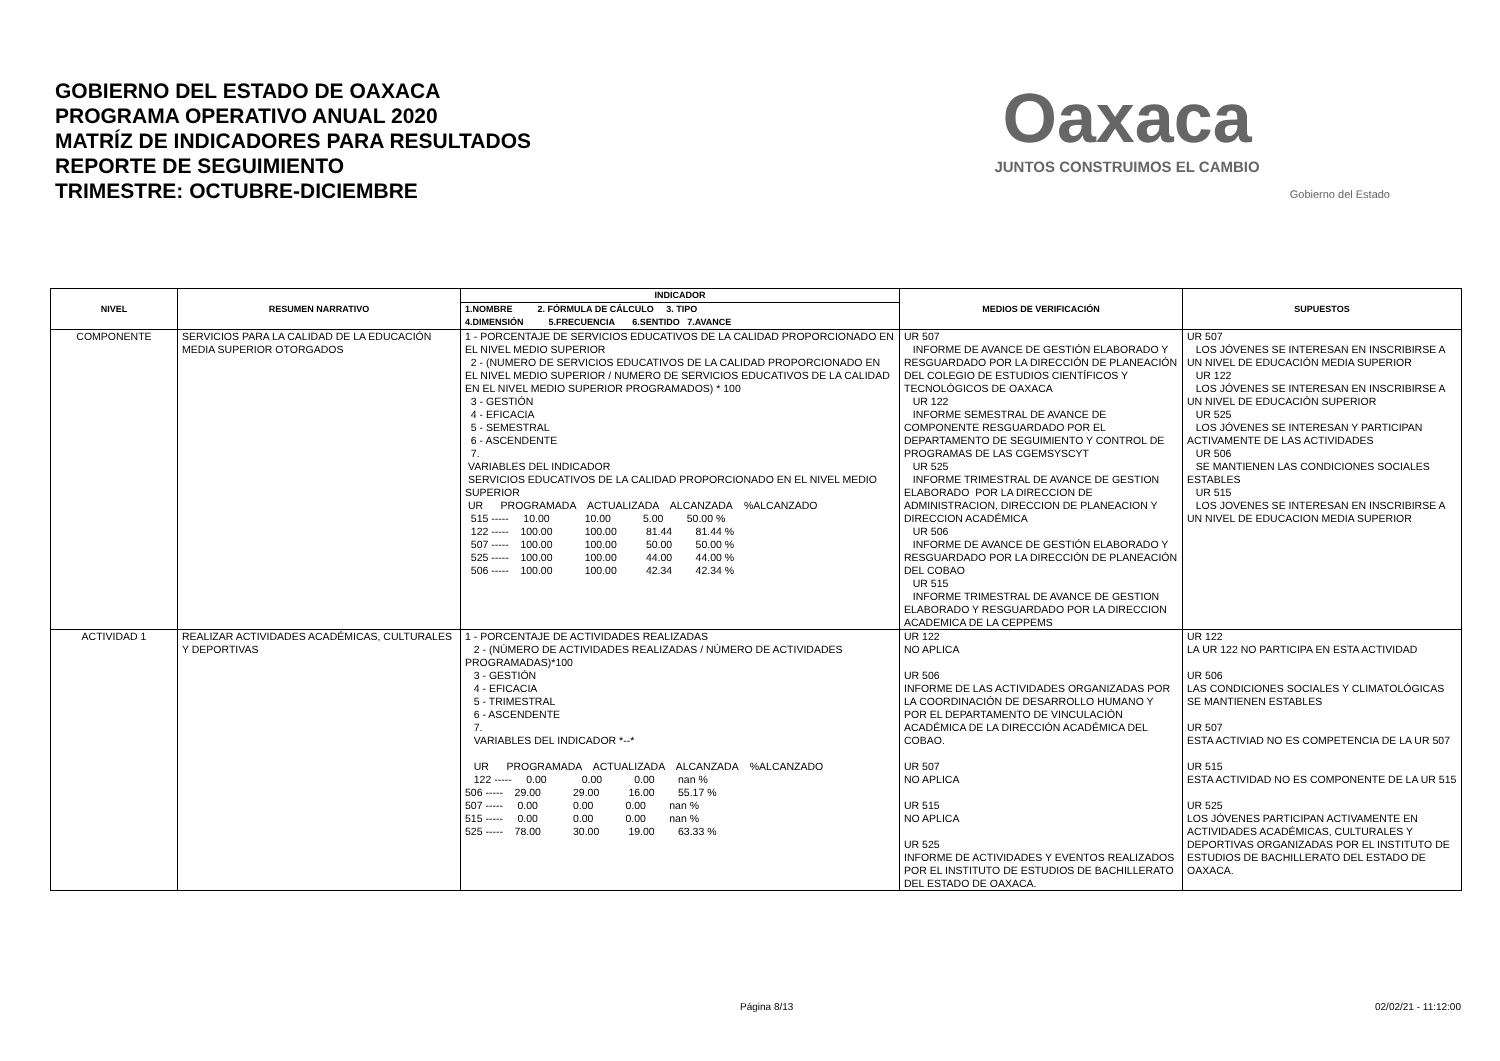GOBIERNO DEL ESTADO DE OAXACA
PROGRAMA OPERATIVO ANUAL 2020
MATRÍZ DE INDICADORES PARA RESULTADOS
REPORTE DE SEGUIMIENTO
TRIMESTRE: OCTUBRE-DICIEMBRE
Oaxaca
JUNTOS CONSTRUIMOS EL CAMBIO
Gobierno del Estado
| NIVEL | RESUMEN NARRATIVO | INDICADOR | MEDIOS DE VERIFICACIÓN | SUPUESTOS |
| --- | --- | --- | --- | --- |
| | | 1.NOMBRE 2. FÓRMULA DE CÁLCULO 3. TIPO 4.DIMENSIÓN 5.FRECUENCIA 6.SENTIDO 7.AVANCE | | |
| COMPONENTE | SERVICIOS PARA LA CALIDAD DE LA EDUCACIÓN MEDIA SUPERIOR OTORGADOS | 1 - PORCENTAJE DE SERVICIOS EDUCATIVOS DE LA CALIDAD PROPORCIONADO EN EL NIVEL MEDIO SUPERIOR 2 - (NUMERO DE SERVICIOS EDUCATIVOS DE LA CALIDAD PROPORCIONADO EN EL NIVEL MEDIO SUPERIOR / NUMERO DE SERVICIOS EDUCATIVOS DE LA CALIDAD EN EL NIVEL MEDIO SUPERIOR PROGRAMADOS) * 100 3 - GESTIÓN 4 - EFICACIA 5 - SEMESTRAL 6 - ASCENDENTE 7. VARIABLES DEL INDICADOR SERVICIOS EDUCATIVOS DE LA CALIDAD PROPORCIONADO EN EL NIVEL MEDIO SUPERIOR UR PROGRAMADA ACTUALIZADA ALCANZADA %ALCANZADO 515 ----- 10.00 10.00 5.00 50.00 % 122 ----- 100.00 100.00 81.44 81.44 % 507 ----- 100.00 100.00 50.00 50.00 % 525 ----- 100.00 100.00 44.00 44.00 % 506 ----- 100.00 100.00 42.34 42.34 % | UR 507 INFORME DE AVANCE DE GESTIÓN ELABORADO Y RESGUARDADO POR LA DIRECCIÓN DE PLANEACIÓN DEL COLEGIO DE ESTUDIOS CIENTÍFICOS Y TECNOLÓGICOS DE OAXACA UR 122 INFORME SEMESTRAL DE AVANCE DE COMPONENTE RESGUARDADO POR EL DEPARTAMENTO DE SEGUIMIENTO Y CONTROL DE PROGRAMAS DE LAS CGEMSYSCYT UR 525 INFORME TRIMESTRAL DE AVANCE DE GESTION ELABORADO POR LA DIRECCION DE ADMINISTRACION, DIRECCION DE PLANEACION Y DIRECCION ACADÉMICA UR 506 INFORME DE AVANCE DE GESTIÓN ELABORADO Y RESGUARDADO POR LA DIRECCIÓN DE PLANEACIÓN DEL COBAO UR 515 INFORME TRIMESTRAL DE AVANCE DE GESTION ELABORADO Y RESGUARDADO POR LA DIRECCION ACADEMICA DE LA CEPPEMS | UR 507 LOS JÓVENES SE INTERESAN EN INSCRIBIRSE A UN NIVEL DE EDUCACIÓN MEDIA SUPERIOR UR 122 LOS JÓVENES SE INTERESAN EN INSCRIBIRSE A UN NIVEL DE EDUCACIÓN SUPERIOR UR 525 LOS JÓVENES SE INTERESAN Y PARTICIPAN ACTIVAMENTE DE LAS ACTIVIDADES UR 506 SE MANTIENEN LAS CONDICIONES SOCIALES ESTABLES UR 515 LOS JOVENES SE INTERESAN EN INSCRIBIRSE A UN NIVEL DE EDUCACION MEDIA SUPERIOR |
| ACTIVIDAD 1 | REALIZAR ACTIVIDADES ACADÉMICAS, CULTURALES Y DEPORTIVAS | 1 - PORCENTAJE DE ACTIVIDADES REALIZADAS 2 - (NÚMERO DE ACTIVIDADES REALIZADAS / NÚMERO DE ACTIVIDADES PROGRAMADAS)*100 3 - GESTIÓN 4 - EFICACIA 5 - TRIMESTRAL 6 - ASCENDENTE 7. VARIABLES DEL INDICADOR *--* UR PROGRAMADA ACTUALIZADA ALCANZADA %ALCANZADO 122 ----- 0.00 0.00 0.00 nan % 506 ----- 29.00 29.00 16.00 55.17 % 507 ----- 0.00 0.00 0.00 nan % 515 ----- 0.00 0.00 0.00 nan % 525 ----- 78.00 30.00 19.00 63.33 % | UR 122 NO APLICA UR 506 INFORME DE LAS ACTIVIDADES ORGANIZADAS POR LA COORDINACIÓN DE DESARROLLO HUMANO Y POR EL DEPARTAMENTO DE VINCULACIÓN ACADÉMICA DE LA DIRECCIÓN ACADÉMICA DEL COBAO. UR 507 NO APLICA UR 515 NO APLICA UR 525 INFORME DE ACTIVIDADES Y EVENTOS REALIZADOS POR EL INSTITUTO DE ESTUDIOS DE BACHILLERATO DEL ESTADO DE OAXACA. | UR 122 LA UR 122 NO PARTICIPA EN ESTA ACTIVIDAD UR 506 LAS CONDICIONES SOCIALES Y CLIMATOLÓGICAS SE MANTIENEN ESTABLES UR 507 ESTA ACTIVIAD NO ES COMPETENCIA DE LA UR 507 UR 515 ESTA ACTIVIDAD NO ES COMPONENTE DE LA UR 515 UR 525 LOS JÓVENES PARTICIPAN ACTIVAMENTE EN ACTIVIDADES ACADÉMICAS, CULTURALES Y DEPORTIVAS ORGANIZADAS POR EL INSTITUTO DE ESTUDIOS DE BACHILLERATO DEL ESTADO DE OAXACA. |
Página 8/13 02/02/21 - 11:12:00